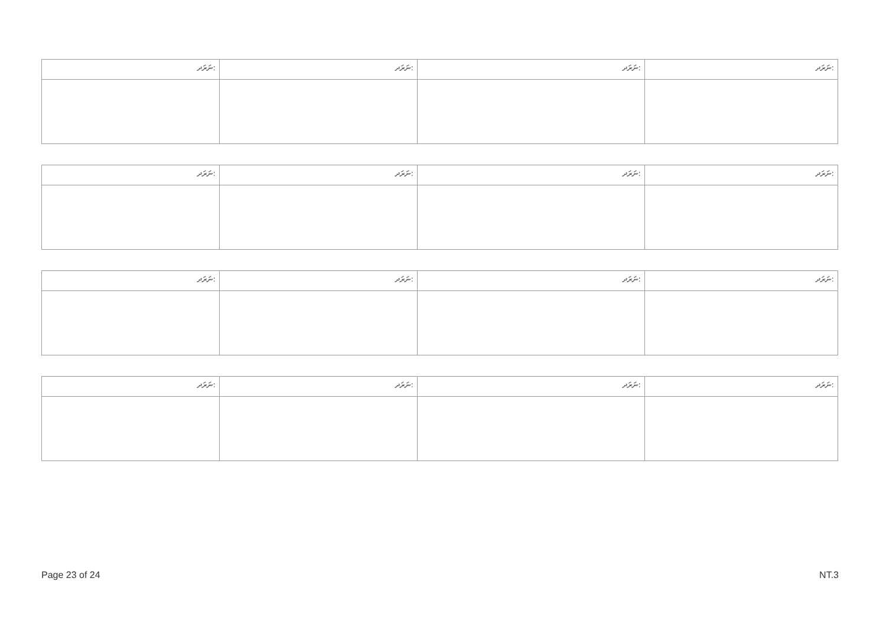| ނަރަދ: | ނަރަދ: | ނަރަދ: | ނަރަދ: |
| --- | --- | --- | --- |
| ނަރަދ: | ނަރަދ: | ނަރަދ: | ނަރަދ: |
| --- | --- | --- | --- |
| ނަރަދ: | ނަރަދ: | ނަރަދ: | ނަރަދ: |
| --- | --- | --- | --- |
| ނަރަދ: | ނަރަދ: | ނަރަދ: | ނަރަދ: |
| --- | --- | --- | --- |
Page 23 of 24 NT.3